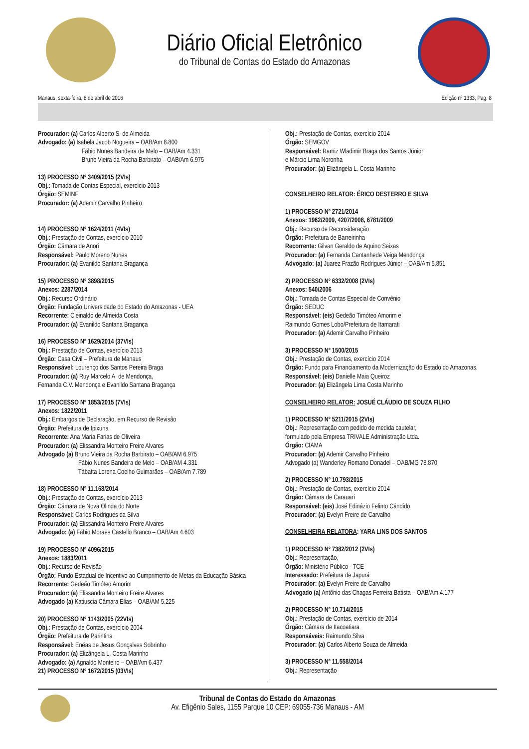Diário Oficial Eletrônico
do Tribunal de Contas do Estado do Amazonas
Manaus, sexta-feira, 8 de abril de 2016 Edição nº 1333, Pag. 8
Procurador: (a) Carlos Alberto S. de Almeida
Advogado: (a) Isabela Jacob Nogueira – OAB/Am 8.800
       Fábio Nunes Bandeira de Melo – OAB/Am 4.331
       Bruno Vieira da Rocha Barbirato – OAB/Am 6.975
13) PROCESSO Nº 3409/2015 (2VIs)
Obj.: Tomada de Contas Especial, exercício 2013
Órgão: SEMINF
Procurador: (a) Ademir Carvalho Pinheiro
14) PROCESSO Nº 1624/2011 (4VIs)
Obj.: Prestação de Contas, exercício 2010
Órgão: Câmara de Anori
Responsável: Paulo Moreno Nunes
Procurador: (a) Evanildo Santana Bragança
15) PROCESSO Nº 3898/2015
Anexos: 2287/2014
Obj.: Recurso Ordinário
Órgão: Fundação Universidade do Estado do Amazonas - UEA
Recorrente: Cleinaldo de Almeida Costa
Procurador: (a) Evanildo Santana Bragança
16) PROCESSO Nº 1629/2014 (37VIs)
Obj.: Prestação de Contas, exercício 2013
Órgão: Casa Civil – Prefeitura de Manaus
Responsável: Lourenço dos Santos Pereira Braga
Procurador: (a) Ruy Marcelo A. de Mendonça,
Fernanda C.V. Mendonça e Evanildo Santana Bragança
17) PROCESSO Nº 1853/2015 (7VIs)
Anexos: 1822/2011
Obj.: Embargos de Declaração, em Recurso de Revisão
Órgão: Prefeitura de Ipixuna
Recorrente: Ana Maria Farias de Oliveira
Procurador: (a) Elissandra Monteiro Freire Alvares
Advogado (a) Bruno Vieira da Rocha Barbirato – OAB/AM 6.975
      Fábio Nunes Bandeira de Melo – OAB/AM 4.331
      Tábatta Lorena Coelho Guimarães – OAB/Am 7.789
18) PROCESSO Nº 11.168/2014
Obj.: Prestação de Contas, exercício 2013
Órgão: Câmara de Nova Olinda do Norte
Responsável: Carlos Rodrigues da Silva
Procurador: (a) Elissandra Monteiro Freire Alvares
Advogado: (a) Fábio Moraes Castello Branco – OAB/Am 4.603
19) PROCESSO Nº 4096/2015
Anexos: 1883/2011
Obj.: Recurso de Revisão
Órgão: Fundo Estadual de Incentivo ao Cumprimento de Metas da Educação Básica
Recorrente: Gedeão Timóteo Amorim
Procurador: (a) Elissandra Monteiro Freire Alvares
Advogado (a) Katiuscia Câmara Elias – OAB/AM 5.225
20) PROCESSO Nº 1143/2005 (22VIs)
Obj.: Prestação de Contas, exercício 2004
Órgão: Prefeitura de Parintins
Responsável: Enéas de Jesus Gonçalves Sobrinho
Procurador: (a) Elizângela L. Costa Marinho
Advogado: (a) Agnaldo Monteiro – OAB/Am 6.437
21) PROCESSO Nº 1672/2015 (03VIs)
Obj.: Prestação de Contas, exercício 2014
Órgão: SEMGOV
Responsável: Ramiz Wladimir Braga dos Santos Júnior
e Márcio Lima Noronha
Procurador: (a) Elizângela L. Costa Marinho
CONSELHEIRO RELATOR: ÉRICO DESTERRO E SILVA
1) PROCESSO Nº 2721/2014
Anexos: 1962/2009, 4207/2008, 6781/2009
Obj.: Recurso de Reconsideração
Órgão: Prefeitura de Barreirinha
Recorrente: Gilvan Geraldo de Aquino Seixas
Procurador: (a) Fernanda Cantanhede Veiga Mendonça
Advogado: (a) Juarez Frazão Rodrigues Júnior – OAB/Am 5.851
2) PROCESSO Nº 6332/2008 (2VIs)
Anexos: 540/2006
Obj.: Tomada de Contas Especial de Convênio
Órgão: SEDUC
Responsável: (eis) Gedeão Timóteo Amorim e
Raimundo Gomes Lobo/Prefeitura de Itamarati
Procurador: (a) Ademir Carvalho Pinheiro
3) PROCESSO Nº 1500/2015
Obj.: Prestação de Contas, exercício 2014
Órgão: Fundo para Financiamento da Modernização do Estado do Amazonas.
Responsável: (eis) Danielle Maia Queiroz
Procurador: (a) Elizângela Lima Costa Marinho
CONSELHEIRO RELATOR: JOSUÉ CLÁUDIO DE SOUZA FILHO
1) PROCESSO Nº 5211/2015 (2VIs)
Obj.: Representação com pedido de medida cautelar,
formulado pela Empresa TRIVALE Administração Ltda.
Órgão: CIAMA
Procurador: (a) Ademir Carvalho Pinheiro
Advogado (a) Wanderley Romano Donadel – OAB/MG 78.870
2) PROCESSO Nº 10.793/2015
Obj.: Prestação de Contas, exercício 2014
Órgão: Câmara de Carauari
Responsável: (eis) José Edinázio Felinto Cândido
Procurador: (a) Evelyn Freire de Carvalho
CONSELHEIRA RELATORA: YARA LINS DOS SANTOS
1) PROCESSO Nº 7382/2012 (2VIs)
Obj.: Representação,
Órgão: Ministério Público - TCE
Interessado: Prefeitura de Japurá
Procurador: (a) Evelyn Freire de Carvalho
Advogado (a) Antônio das Chagas Ferreira Batista – OAB/Am 4.177
2) PROCESSO Nº 10.714/2015
Obj.: Prestação de Contas, exercício de 2014
Órgão: Câmara de Itacoatiara
Responsáveis: Raimundo Silva
Procurador: (a) Carlos Alberto Souza de Almeida
3) PROCESSO Nº 11.558/2014
Obj.: Representação
Tribunal de Contas do Estado do Amazonas
Av. Efigênio Sales, 1155 Parque 10 CEP: 69055-736 Manaus - AM